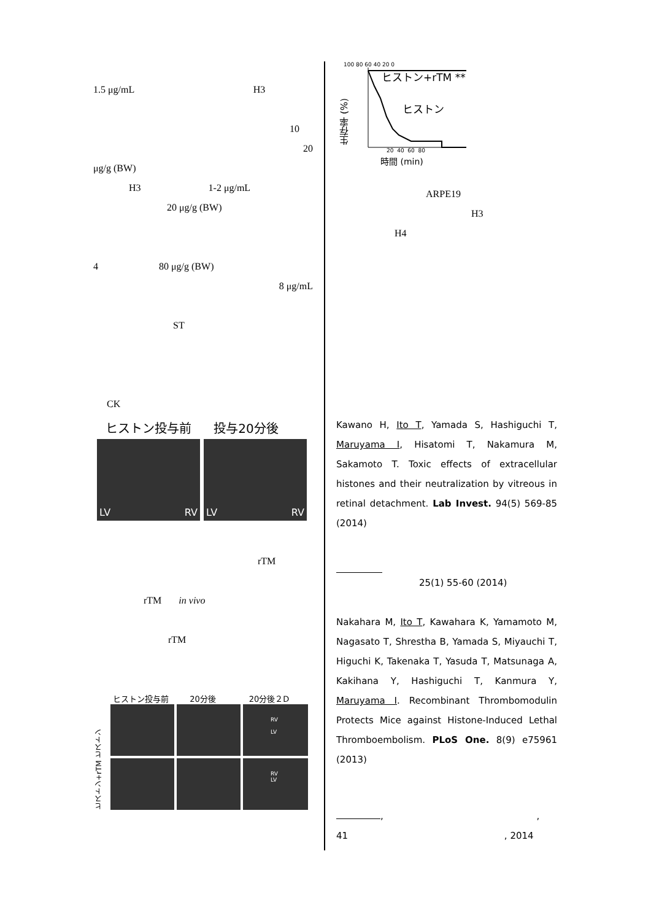1.5 μg/mL H3
10
20
μg/g (BW)
H3 1-2 μg/mL
20 μg/g (BW)
4 80 μg/g (BW)
8 μg/mL
ST
CK
ヒストン投与前 投与20分後
LV RV LV RV
rTM
rTM in vivo
rTM
ヒストン投与前 20分後 20分後２D
ヒストン+rTM ヒストン
RV
LV
RV
LV
100 80 60 40 20 0
ヒストン+rTM **
生存率 (%)
ヒストン
20 40 60 80
時間 (min)
ARPE19
H3
H4
Kawano H, Ito T, Yamada S, Hashiguchi T, Maruyama I, Hisatomi T, Nakamura M, Sakamoto T. Toxic effects of extracellular histones and their neutralization by vitreous in retinal detachment. Lab Invest. 94(5) 569-85 (2014)
25(1) 55-60 (2014)
Nakahara M, Ito T, Kawahara K, Yamamoto M, Nagasato T, Shrestha B, Yamada S, Miyauchi T, Higuchi K, Takenaka T, Yasuda T, Matsunaga A, Kakihana Y, Hashiguchi T, Kanmura Y, Maruyama I. Recombinant Thrombomodulin Protects Mice against Histone-Induced Lethal Thromboembolism. PLoS One. 8(9) e75961 (2013)
, ,
41 , 2014